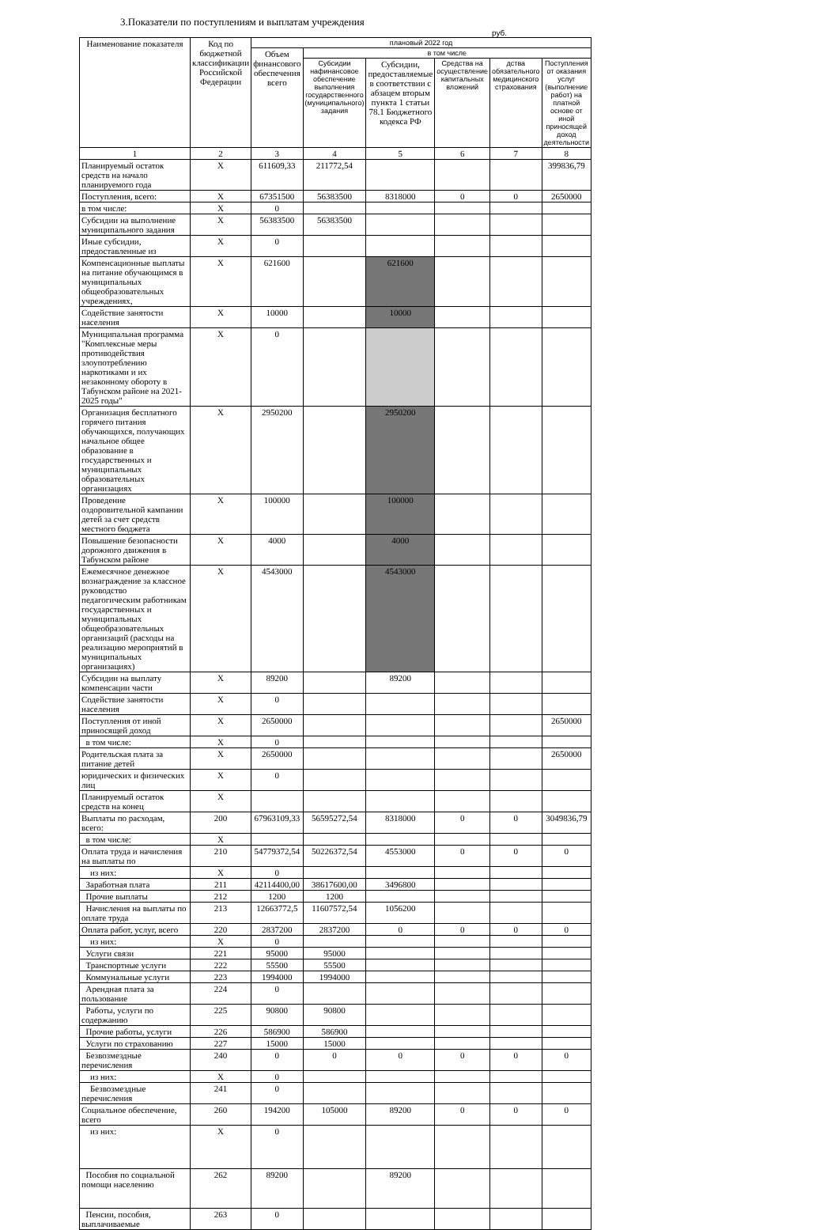3.Показатели по поступлениям и выплатам учреждения
руб.
| Наименование показателя | Код по бюджетной классификации Российской Федерации | плановый 2022 год | | | | | |
| --- | --- | --- | --- | --- | --- | --- | --- |
| | | Объем финансового обеспечения всего | в том числе | | | | |
| | | | Субсидии нафинансовое обеспечение выполнения государственного (муниципального) задания | Субсидии, предоставляемые в соответствии с абзацем вторым пункта 1 статьи 78.1 Бюджетного кодекса РФ | Средства на осуществление капитальных вложений | дства обязательного медицинского страхования | Поступления от оказания услуг (выполнение работ) на платной основе от иной приносящей доход деятельности |
| 1 | 2 | 3 | 4 | 5 | 6 | 7 | 8 |
| Планируемый остаток средств на начало планируемого года | X | 611609,33 | 211772,54 | | | | 399836,79 |
| Поступления, всего: | X | 67351500 | 56383500 | 8318000 | 0 | 0 | 2650000 |
| в том числе: | X | 0 | | | | | |
| Субсидии на выполнение муниципального задания | X | 56383500 | 56383500 | | | | |
| Иные субсидии, предоставленные из | X | 0 | | | | | |
| Компенсационные выплаты на питание обучающимся в муниципальных общеобразовательных учреждениях, | X | 621600 | | 621600 | | | |
| Содействие занятости населения | X | 10000 | | 10000 | | | |
| Муниципальная программа "Комплексные меры противодействия злоупотреблению наркотиками и их незаконному обороту в Табунском районе на 2021-2025 годы" | X | 0 | | | | | |
| Организация бесплатного горячего питания обучающихся, получающих начальное общее образование в государственных и муниципальных образовательных организациях | X | 2950200 | | 2950200 | | | |
| Проведение оздоровительной кампании детей за счет средств местного бюджета | X | 100000 | | 100000 | | | |
| Повышение безопасности дорожного движения в Табунском районе | X | 4000 | | 4000 | | | |
| Ежемесячное денежное вознаграждение за классное руководство педагогическим работникам государственных и муниципальных общеобразовательных организаций (расходы на реализацию мероприятий в муниципальных организациях) | X | 4543000 | | 4543000 | | | |
| Субсидии на выплату компенсации части | X | 89200 | | 89200 | | | |
| Содействие занятости населения | X | 0 | | | | | |
| Поступления от иной приносящей доход | X | 2650000 | | | | | 2650000 |
| в том числе: | X | 0 | | | | | |
| Родительская плата за питание детей | X | 2650000 | | | | | 2650000 |
| юридических и физических лиц | X | 0 | | | | | |
| Планируемый остаток средств на конец | X | | | | | | |
| Выплаты по расходам, всего: | 200 | 67963109,33 | 56595272,54 | 8318000 | 0 | 0 | 3049836,79 |
| в том числе: | X | | | | | | |
| Оплата труда и начисления на выплаты по | 210 | 54779372,54 | 50226372,54 | 4553000 | 0 | 0 | 0 |
| из них: | X | 0 | | | | | |
| Заработная плата | 211 | 42114400,00 | 38617600,00 | 3496800 | | | |
| Прочие выплаты | 212 | 1200 | 1200 | | | | |
| Начисления на выплаты по оплате труда | 213 | 12663772,5 | 11607572,54 | 1056200 | | | |
| Оплата работ, услуг, всего | 220 | 2837200 | 2837200 | 0 | 0 | 0 | 0 |
| из них: | X | 0 | | | | | |
| Услуги связи | 221 | 95000 | 95000 | | | | |
| Транспортные услуги | 222 | 55500 | 55500 | | | | |
| Коммунальные услуги | 223 | 1994000 | 1994000 | | | | |
| Арендная плата за пользование | 224 | 0 | | | | | |
| Работы, услуги по содержанию | 225 | 90800 | 90800 | | | | |
| Прочие работы, услуги | 226 | 586900 | 586900 | | | | |
| Услуги по страхованию | 227 | 15000 | 15000 | | | | |
| Безвозмездные перечисления | 240 | 0 | 0 | 0 | 0 | 0 | 0 |
| из них: | X | 0 | | | | | |
| Безвозмездные перечисления | 241 | 0 | | | | | |
| Социальное обеспечение, всего | 260 | 194200 | 105000 | 89200 | 0 | 0 | 0 |
| из них: | X | 0 | | | | | |
| Пособия по социальной помощи населению | 262 | 89200 | | 89200 | | | |
| Пенсии, пособия, выплачиваемые | 263 | 0 | | | | | |